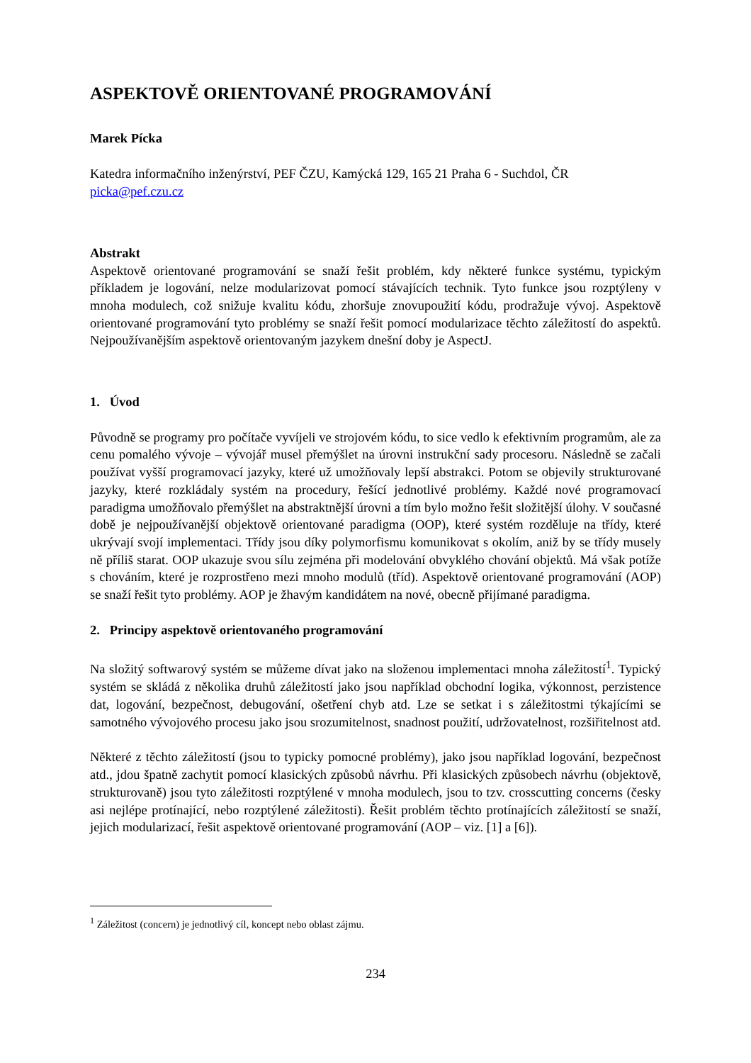ASPEKTOVĚ ORIENTOVANÉ PROGRAMOVÁNÍ
Marek Pícka
Katedra informačního inženýrství, PEF ČZU, Kamýcká 129, 165 21 Praha 6 - Suchdol, ČR
picka@pef.czu.cz
Abstrakt
Aspektově orientované programování se snaží řešit problém, kdy některé funkce systému, typickým příkladem je logování, nelze modularizovat pomocí stávajících technik. Tyto funkce jsou rozptýleny v mnoha modulech, což snižuje kvalitu kódu, zhoršuje znovupoužití kódu, prodražuje vývoj. Aspektově orientované programování tyto problémy se snaží řešit pomocí modularizace těchto záležitostí do aspektů. Nejpoužívanějším aspektově orientovaným jazykem dnešní doby je AspectJ.
1. Úvod
Původně se programy pro počítače vyvíjeli ve strojovém kódu, to sice vedlo k efektivním programům, ale za cenu pomalého vývoje – vývojář musel přemýšlet na úrovni instrukční sady procesoru. Následně se začali používat vyšší programovací jazyky, které už umožňovaly lepší abstrakci. Potom se objevily strukturované jazyky, které rozkládaly systém na procedury, řešící jednotlivé problémy. Každé nové programovací paradigma umožňovalo přemýšlet na abstraktnější úrovni a tím bylo možno řešit složitější úlohy. V současné době je nejpoužívanější objektově orientované paradigma (OOP), které systém rozděluje na třídy, které ukrývají svojí implementaci. Třídy jsou díky polymorfismu komunikovat s okolím, aniž by se třídy musely ně příliš starat. OOP ukazuje svou sílu zejména při modelování obvyklého chování objektů. Má však potíže s chováním, které je rozprostřeno mezi mnoho modulů (tříd). Aspektově orientované programování (AOP) se snaží řešit tyto problémy. AOP je žhavým kandidátem na nové, obecně přijímané paradigma.
2. Principy aspektově orientovaného programování
Na složitý softwarový systém se můžeme dívat jako na složenou implementaci mnoha záležitostí<sup>1</sup>. Typický systém se skládá z několika druhů záležitostí jako jsou například obchodní logika, výkonnost, perzistence dat, logování, bezpečnost, debugování, ošetření chyb atd. Lze se setkat i s záležitostmi týkajícími se samotného vývojového procesu jako jsou srozumitelnost, snadnost použití, udržovatelnost, rozšiřitelnost atd.
Některé z těchto záležitostí (jsou to typicky pomocné problémy), jako jsou například logování, bezpečnost atd., jdou špatně zachytit pomocí klasických způsobů návrhu. Při klasických způsobech návrhu (objektově, strukturovaně) jsou tyto záležitosti rozptýlené v mnoha modulech, jsou to tzv. crosscutting concerns (česky asi nejlépe protínající, nebo rozptýlené záležitosti). Řešit problém těchto protínajících záležitostí se snaží, jejich modularizací, řešit aspektově orientované programování (AOP – viz. [1] a [6]).
<sup>1</sup> Záležitost (concern) je jednotlivý cíl, koncept nebo oblast zájmu.
234